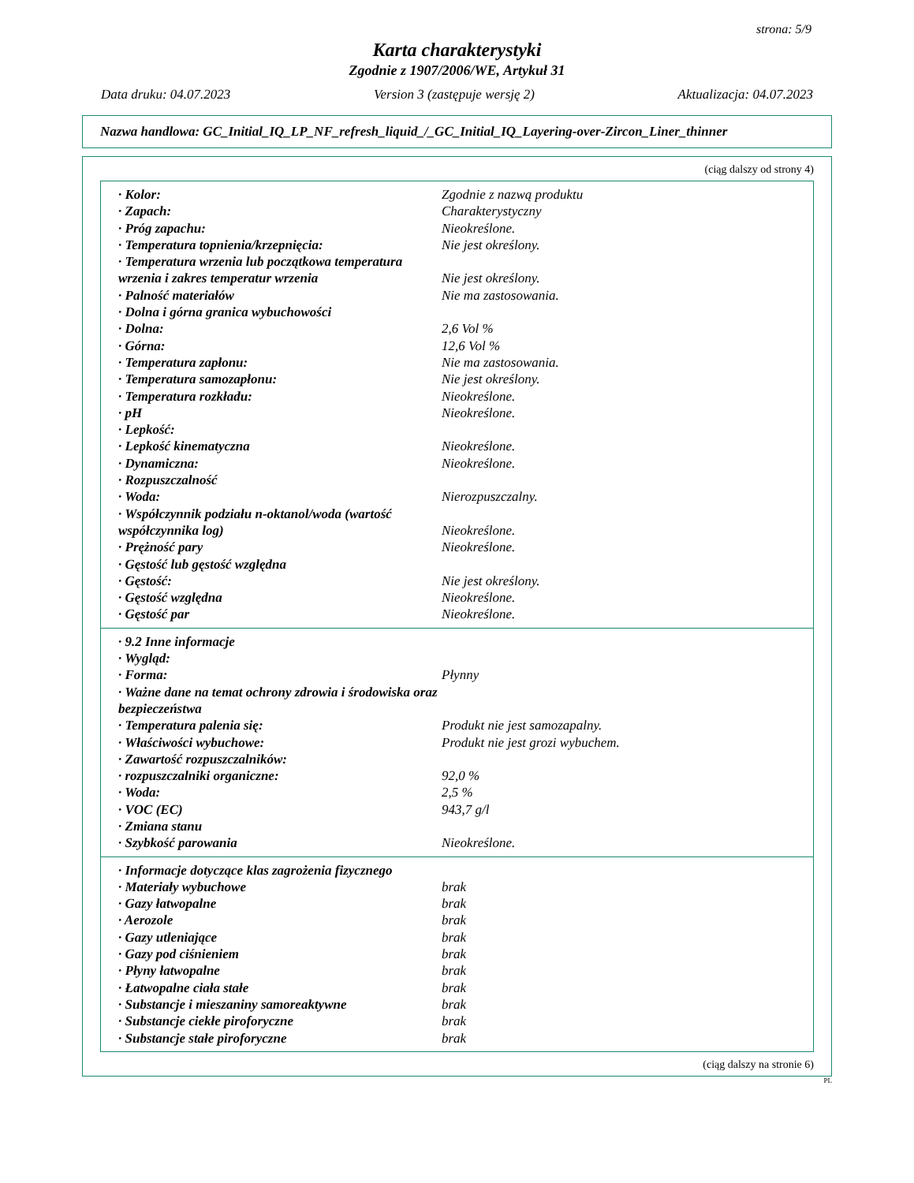strona: 5/9
Karta charakterystyki
Zgodnie z 1907/2006/WE, Artykuł 31
Data druku: 04.07.2023 Version 3 (zastępuje wersję 2) Aktualizacja: 04.07.2023
Nazwa handlowa: GC_Initial_IQ_LP_NF_refresh_liquid_/_GC_Initial_IQ_Layering-over-Zircon_Liner_thinner
(ciąg dalszy od strony 4)
| · Kolor: | Zgodnie z nazwą produktu |
| · Zapach: | Charakterystyczny |
| · Próg zapachu: | Nieokreślone. |
| · Temperatura topnienia/krzepnięcia: | Nie jest określony. |
| · Temperatura wrzenia lub początkowa temperatura wrzenia i zakres temperatur wrzenia | Nie jest określony. |
| · Palność materiałów | Nie ma zastosowania. |
| · Dolna i górna granica wybuchowości | |
| · Dolna: | 2,6 Vol % |
| · Górna: | 12,6 Vol % |
| · Temperatura zapłonu: | Nie ma zastosowania. |
| · Temperatura samozapłonu: | Nie jest określony. |
| · Temperatura rozkładu: | Nieokreślone. |
| · pH | Nieokreślone. |
| · Lepkość: | |
| · Lepkość kinematyczna | Nieokreślone. |
| · Dynamiczna: | Nieokreślone. |
| · Rozpuszczalność | |
| · Woda: | Nierozpuszczalny. |
| · Współczynnik podziału n-oktanol/woda (wartość współczynnika log) | Nieokreślone. |
| · Prężność pary | Nieokreślone. |
| · Gęstość lub gęstość względna | |
| · Gęstość: | Nie jest określony. |
| · Gęstość względna | Nieokreślone. |
| · Gęstość par | Nieokreślone. |
| · 9.2 Inne informacje | |
| · Wygląd: | |
| · Forma: | Płynny |
| · Ważne dane na temat ochrony zdrowia i środowiska oraz bezpieczeństwa | |
| · Temperatura palenia się: | Produkt nie jest samozapalny. |
| · Właściwości wybuchowe: | Produkt nie jest grozi wybuchem. |
| · Zawartość rozpuszczalników: | |
| · rozpuszczalniki organiczne: | 92,0 % |
| · Woda: | 2,5 % |
| · VOC (EC) | 943,7 g/l |
| · Zmiana stanu | |
| · Szybkość parowania | Nieokreślone. |
| · Informacje dotyczące klas zagrożenia fizycznego | |
| · Materiały wybuchowe | brak |
| · Gazy łatwopalne | brak |
| · Aerozole | brak |
| · Gazy utleniające | brak |
| · Gazy pod ciśnieniem | brak |
| · Płyny łatwopalne | brak |
| · Łatwopalne ciała stałe | brak |
| · Substancje i mieszaniny samoreaktywne | brak |
| · Substancje ciekłe piroforyczne | brak |
| · Substancje stałe piroforyczne | brak |
(ciąg dalszy na stronie 6)
PL